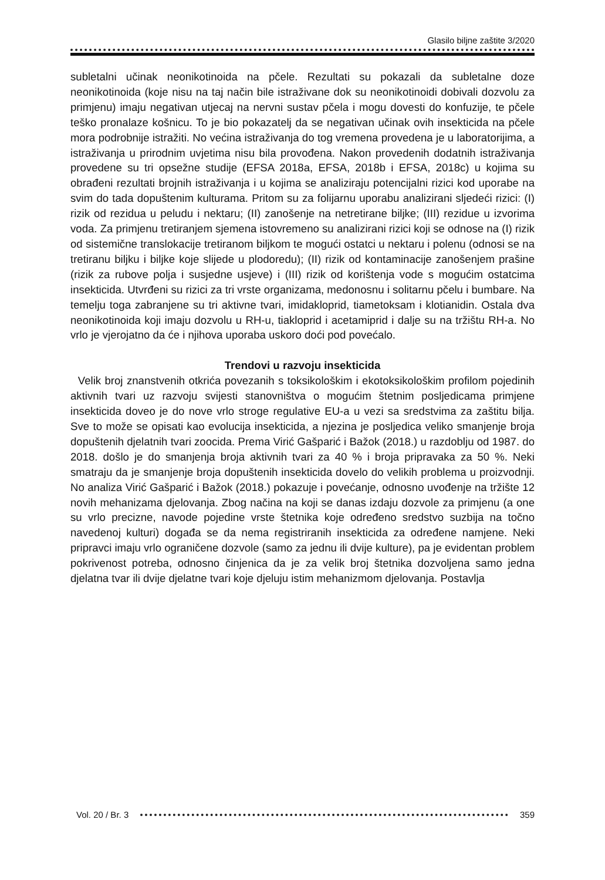Glasilo biljne zaštite 3/2020
subletalni učinak neonikotinoida na pčele. Rezultati su pokazali da subletalne doze neonikotinoida (koje nisu na taj način bile istraživane dok su neonikotinoidi dobivali dozvolu za primjenu) imaju negativan utjecaj na nervni sustav pčela i mogu dovesti do konfuzije, te pčele teško pronalaze košnicu. To je bio pokazatelj da se negativan učinak ovih insekticida na pčele mora podrobnije istražiti. No većina istraživanja do tog vremena provedena je u laboratorijima, a istraživanja u prirodnim uvjetima nisu bila provođena. Nakon provedenih dodatnih istraživanja provedene su tri opsežne studije (EFSA 2018a, EFSA, 2018b i EFSA, 2018c) u kojima su obrađeni rezultati brojnih istraživanja i u kojima se analiziraju potencijalni rizici kod uporabe na svim do tada dopuštenim kulturama. Pritom su za folijarnu uporabu analizirani sljedeći rizici: (I) rizik od rezidua u peludu i nektaru; (II) zanošenje na netretirane biljke; (III) rezidue u izvorima voda. Za primjenu tretiranjem sjemena istovremeno su analizirani rizici koji se odnose na (I) rizik od sistemične translokacije tretiranom biljkom te mogući ostatci u nektaru i polenu (odnosi se na tretiranu biljku i biljke koje slijede u plodoredu); (II) rizik od kontaminacije zanošenjem prašine (rizik za rubove polja i susjedne usjeve) i (III) rizik od korištenja vode s mogućim ostatcima insekticida. Utvrđeni su rizici za tri vrste organizama, medonosnu i solitarnu pčelu i bumbare. Na temelju toga zabranjene su tri aktivne tvari, imidakloprid, tiametoksam i klotianidin. Ostala dva neonikotinoida koji imaju dozvolu u RH-u, tiakloprid i acetamiprid i dalje su na tržištu RH-a. No vrlo je vjerojatno da će i njihova uporaba uskoro doći pod povećalo.
Trendovi u razvoju insekticida
Velik broj znanstvenih otkrića povezanih s toksikološkim i ekotoksikološkim profilom pojedinih aktivnih tvari uz razvoju svijesti stanovništva o mogućim štetnim posljedicama primjene insekticida doveo je do nove vrlo stroge regulative EU-a u vezi sa sredstvima za zaštitu bilja. Sve to može se opisati kao evolucija insekticida, a njezina je posljedica veliko smanjenje broja dopuštenih djelatnih tvari zoocida. Prema Virić Gašparić i Bažok (2018.) u razdoblju od 1987. do 2018. došlo je do smanjenja broja aktivnih tvari za 40 % i broja pripravaka za 50 %. Neki smatraju da je smanjenje broja dopuštenih insekticida dovelo do velikih problema u proizvodnji. No analiza Virić Gašparić i Bažok (2018.) pokazuje i povećanje, odnosno uvođenje na tržište 12 novih mehanizama djelovanja. Zbog načina na koji se danas izdaju dozvole za primjenu (a one su vrlo precizne, navode pojedine vrste štetnika koje određeno sredstvo suzbija na točno navedenoj kulturi) događa se da nema registriranih insekticida za određene namjene. Neki pripravci imaju vrlo ograničene dozvole (samo za jednu ili dvije kulture), pa je evidentan problem pokrivenost potreba, odnosno činjenica da je za velik broj štetnika dozvoljena samo jedna djelatna tvar ili dvije djelatne tvari koje djeluju istim mehanizmom djelovanja. Postavlja
Vol. 20 / Br. 3 359